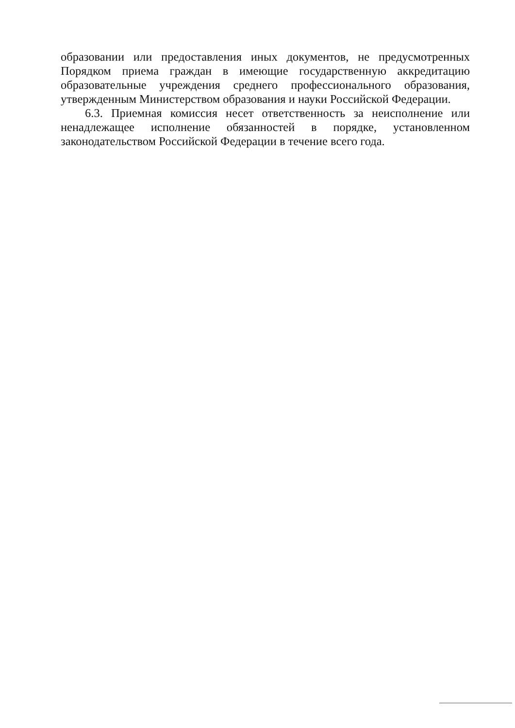образовании или предоставления иных документов, не предусмотренных Порядком приема граждан в имеющие государственную аккредитацию образовательные учреждения среднего профессионального образования, утвержденным Министерством образования и науки Российской Федерации.
6.3. Приемная комиссия несет ответственность за неисполнение или ненадлежащее исполнение обязанностей в порядке, установленном законодательством Российской Федерации в течение всего года.